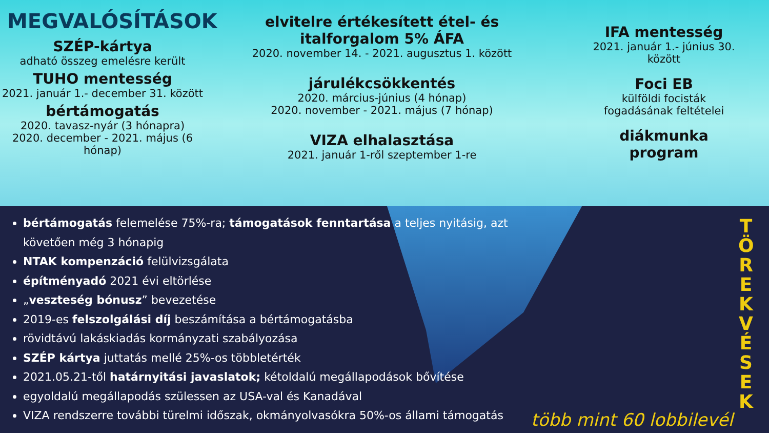MEGVALÓSÍTÁSOK
SZÉP-kártya
adható összeg emelésre került
TUHO mentesség
2021. január 1.- december 31. között
bértámogatás
2020. tavasz-nyár (3 hónapra)
2020. december - 2021. május (6 hónap)
elvitelre értékesített étel- és
italforgalom 5% ÁFA
2020. november 14. - 2021. augusztus 1. között
járulékcsökkentés
2020. március-június (4 hónap)
2020. november - 2021. május (7 hónap)
VIZA elhalasztása
2021. január 1-ről szeptember 1-re
IFA mentesség
2021. január 1.- június 30.
között
Foci EB
külföldi focisták
fogadásának feltételei
diákmunka
program
bértámogatás felemelése 75%-ra; támogatások fenntartása a teljes nyitásig, azt követően még 3 hónapig
NTAK kompenzáció felülvizsgálata
építményadó 2021 évi eltörlése
„veszteség bónusz” bevezetése
2019-es felszolgálási díj beszámítása a bértámogatásba
rövidtávú lakáskiadás kormányzati szabályozása
SZÉP kártya juttatás mellé 25%-os többletérték
2021.05.21-től határnyitási javaslatok; kétoldalú megállapodások bővítése
egyoldalú megállapodás szülessen az USA-val és Kanadával
VIZA rendszerre további türelmi időszak, okmányolvasókra 50%-os állami támogatás
T Ö R E K V É S E K
több mint 60 lobbilevél